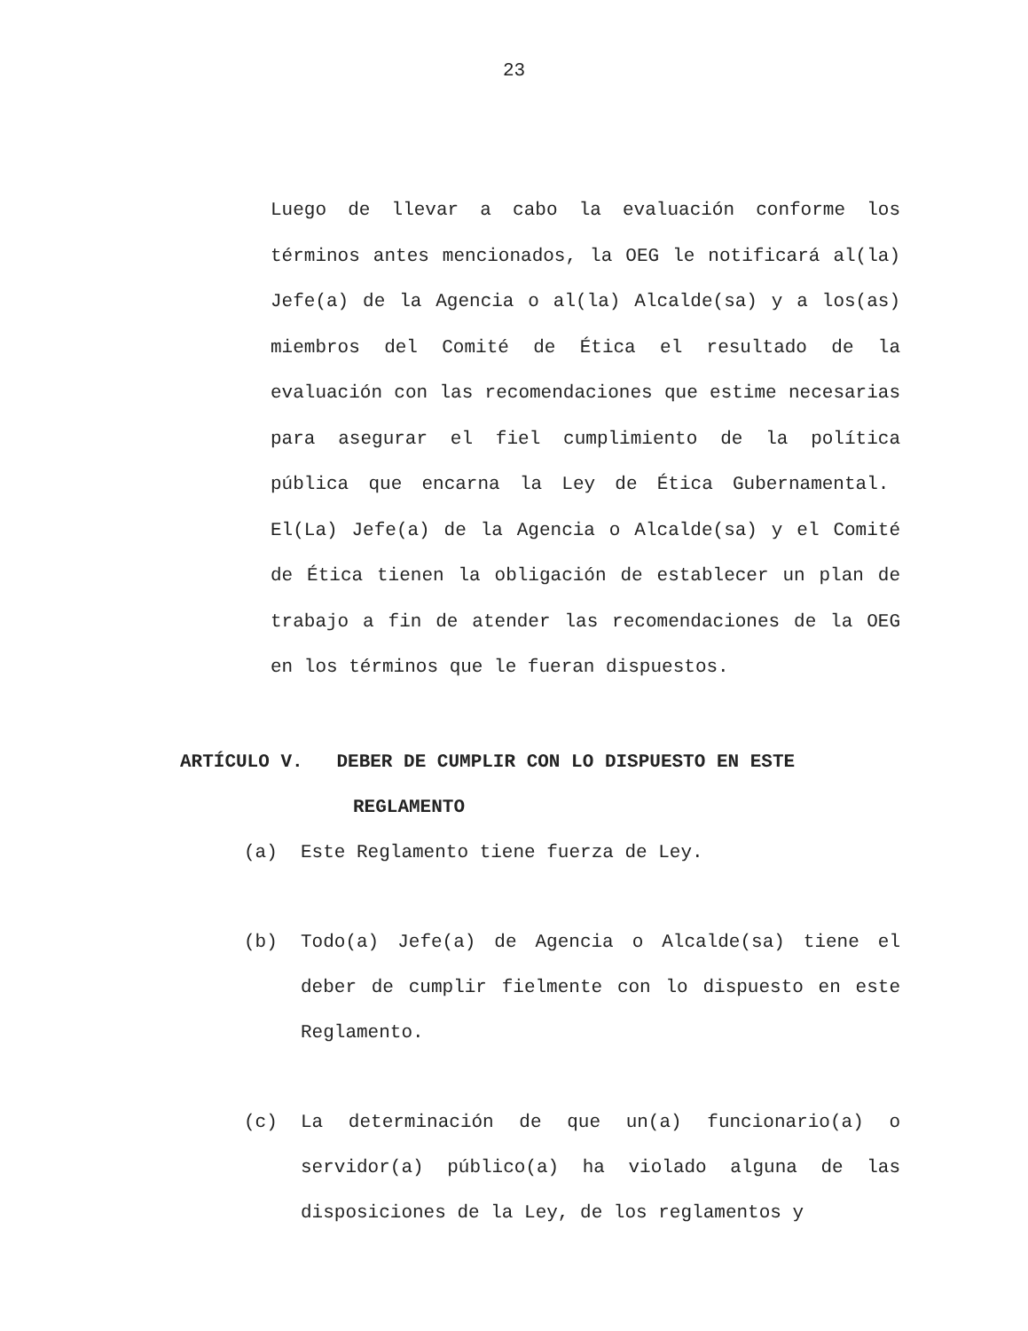23
Luego de llevar a cabo la evaluación conforme los términos antes mencionados, la OEG le notificará al(la) Jefe(a) de la Agencia o al(la) Alcalde(sa) y a los(as) miembros del Comité de Ética el resultado de la evaluación con las recomendaciones que estime necesarias para asegurar el fiel cumplimiento de la política pública que encarna la Ley de Ética Gubernamental. El(La) Jefe(a) de la Agencia o Alcalde(sa) y el Comité de Ética tienen la obligación de establecer un plan de trabajo a fin de atender las recomendaciones de la OEG en los términos que le fueran dispuestos.
ARTÍCULO V. DEBER DE CUMPLIR CON LO DISPUESTO EN ESTE
REGLAMENTO
(a) Este Reglamento tiene fuerza de Ley.
(b) Todo(a) Jefe(a) de Agencia o Alcalde(sa) tiene el deber de cumplir fielmente con lo dispuesto en este Reglamento.
(c) La determinación de que un(a) funcionario(a) o servidor(a) público(a) ha violado alguna de las disposiciones de la Ley, de los reglamentos y